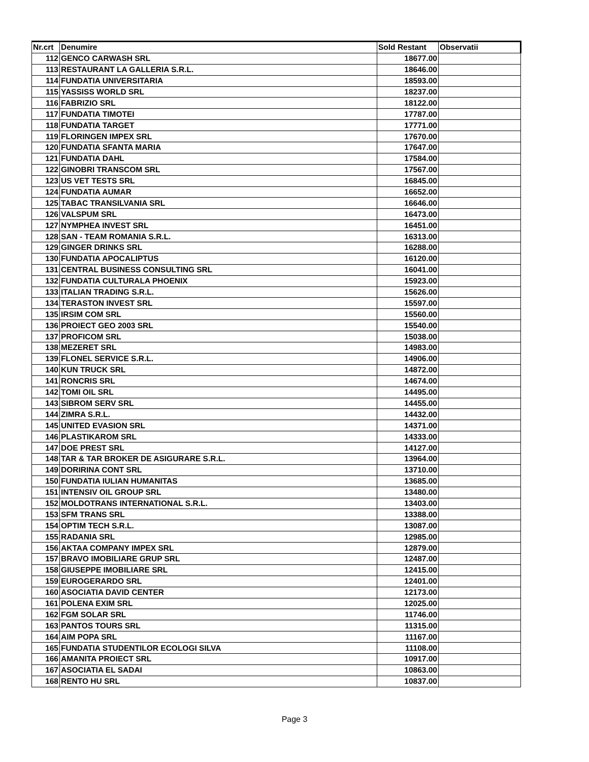| Nr.crt | Denumire | Sold Restant | Observatii |
| --- | --- | --- | --- |
| 112 | GENCO CARWASH SRL | 18677.00 | |
| 113 | RESTAURANT LA GALLERIA S.R.L. | 18646.00 | |
| 114 | FUNDATIA UNIVERSITARIA | 18593.00 | |
| 115 | YASSISS WORLD SRL | 18237.00 | |
| 116 | FABRIZIO SRL | 18122.00 | |
| 117 | FUNDATIA TIMOTEI | 17787.00 | |
| 118 | FUNDATIA TARGET | 17771.00 | |
| 119 | FLORINGEN IMPEX SRL | 17670.00 | |
| 120 | FUNDATIA SFANTA MARIA | 17647.00 | |
| 121 | FUNDATIA DAHL | 17584.00 | |
| 122 | GINOBRI TRANSCOM SRL | 17567.00 | |
| 123 | US VET TESTS SRL | 16845.00 | |
| 124 | FUNDATIA AUMAR | 16652.00 | |
| 125 | TABAC TRANSILVANIA SRL | 16646.00 | |
| 126 | VALSPUM SRL | 16473.00 | |
| 127 | NYMPHEA INVEST SRL | 16451.00 | |
| 128 | SAN - TEAM ROMANIA S.R.L. | 16313.00 | |
| 129 | GINGER DRINKS SRL | 16288.00 | |
| 130 | FUNDATIA APOCALIPTUS | 16120.00 | |
| 131 | CENTRAL BUSINESS CONSULTING SRL | 16041.00 | |
| 132 | FUNDATIA CULTURALA PHOENIX | 15923.00 | |
| 133 | ITALIAN TRADING S.R.L. | 15626.00 | |
| 134 | TERASTON INVEST SRL | 15597.00 | |
| 135 | IRSIM COM SRL | 15560.00 | |
| 136 | PROIECT GEO 2003 SRL | 15540.00 | |
| 137 | PROFICOM SRL | 15038.00 | |
| 138 | MEZERET SRL | 14983.00 | |
| 139 | FLONEL SERVICE S.R.L. | 14906.00 | |
| 140 | KUN TRUCK SRL | 14872.00 | |
| 141 | RONCRIS SRL | 14674.00 | |
| 142 | TOMI OIL SRL | 14495.00 | |
| 143 | SIBROM SERV SRL | 14455.00 | |
| 144 | ZIMRA S.R.L. | 14432.00 | |
| 145 | UNITED EVASION SRL | 14371.00 | |
| 146 | PLASTIKAROM SRL | 14333.00 | |
| 147 | DOE PREST SRL | 14127.00 | |
| 148 | TAR & TAR BROKER DE ASIGURARE S.R.L. | 13964.00 | |
| 149 | DORIRINA CONT SRL | 13710.00 | |
| 150 | FUNDATIA IULIAN HUMANITAS | 13685.00 | |
| 151 | INTENSIV OIL GROUP SRL | 13480.00 | |
| 152 | MOLDOTRANS INTERNATIONAL S.R.L. | 13403.00 | |
| 153 | SFM TRANS SRL | 13388.00 | |
| 154 | OPTIM TECH S.R.L. | 13087.00 | |
| 155 | RADANIA SRL | 12985.00 | |
| 156 | AKTAA COMPANY IMPEX SRL | 12879.00 | |
| 157 | BRAVO IMOBILIARE GRUP SRL | 12487.00 | |
| 158 | GIUSEPPE IMOBILIARE SRL | 12415.00 | |
| 159 | EUROGERARDO SRL | 12401.00 | |
| 160 | ASOCIATIA DAVID CENTER | 12173.00 | |
| 161 | POLENA EXIM SRL | 12025.00 | |
| 162 | FGM SOLAR SRL | 11746.00 | |
| 163 | PANTOS TOURS SRL | 11315.00 | |
| 164 | AIM POPA SRL | 11167.00 | |
| 165 | FUNDATIA STUDENTILOR ECOLOGI SILVA | 11108.00 | |
| 166 | AMANITA PROIECT SRL | 10917.00 | |
| 167 | ASOCIATIA EL SADAI | 10863.00 | |
| 168 | RENTO HU SRL | 10837.00 | |
Page 3